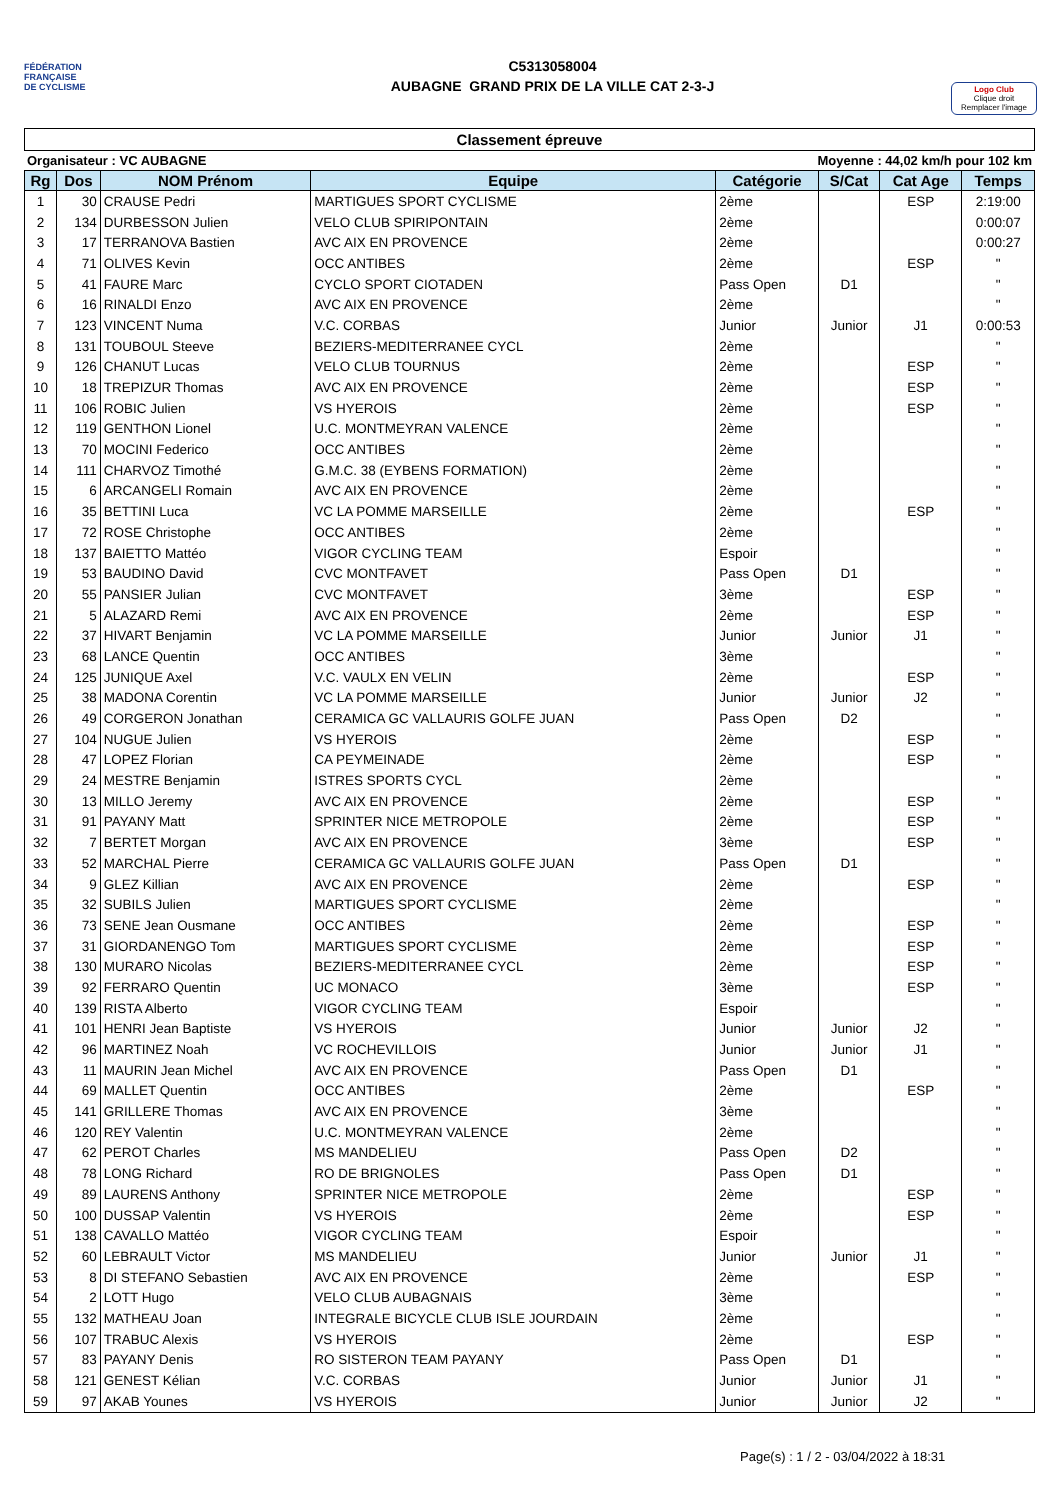FÉDÉRATION
FRANÇAISE
DE CYCLISME
C5313058004
AUBAGNE GRAND PRIX DE LA VILLE CAT 2-3-J
Logo Club
Clique droit
Remplacer l'image
Classement épreuve
Organisateur : VC AUBAGNE Moyenne : 44,02 km/h pour 102 km
| Rg | Dos | NOM Prénom | Equipe | Catégorie | S/Cat | Cat Age | Temps |
| --- | --- | --- | --- | --- | --- | --- | --- |
| 1 | 30 | CRAUSE Pedri | MARTIGUES SPORT CYCLISME | 2ème | | ESP | 2:19:00 |
| 2 | 134 | DURBESSON Julien | VELO CLUB SPIRIPONTAIN | 2ème | | | 0:00:07 |
| 3 | 17 | TERRANOVA Bastien | AVC AIX EN PROVENCE | 2ème | | | 0:00:27 |
| 4 | 71 | OLIVES Kevin | OCC ANTIBES | 2ème | | ESP | " |
| 5 | 41 | FAURE Marc | CYCLO SPORT CIOTADEN | Pass Open | D1 | | " |
| 6 | 16 | RINALDI Enzo | AVC AIX EN PROVENCE | 2ème | | | " |
| 7 | 123 | VINCENT Numa | V.C. CORBAS | Junior | Junior | J1 | 0:00:53 |
| 8 | 131 | TOUBOUL Steeve | BEZIERS-MEDITERRANEE CYCL | 2ème | | | " |
| 9 | 126 | CHANUT Lucas | VELO CLUB TOURNUS | 2ème | | ESP | " |
| 10 | 18 | TREPIZUR Thomas | AVC AIX EN PROVENCE | 2ème | | ESP | " |
| 11 | 106 | ROBIC Julien | VS HYEROIS | 2ème | | ESP | " |
| 12 | 119 | GENTHON Lionel | U.C. MONTMEYRAN VALENCE | 2ème | | | " |
| 13 | 70 | MOCINI Federico | OCC ANTIBES | 2ème | | | " |
| 14 | 111 | CHARVOZ Timothé | G.M.C. 38 (EYBENS FORMATION) | 2ème | | | " |
| 15 | 6 | ARCANGELI Romain | AVC AIX EN PROVENCE | 2ème | | | " |
| 16 | 35 | BETTINI Luca | VC LA POMME MARSEILLE | 2ème | | ESP | " |
| 17 | 72 | ROSE Christophe | OCC ANTIBES | 2ème | | | " |
| 18 | 137 | BAIETTO Mattéo | VIGOR CYCLING TEAM | Espoir | | | " |
| 19 | 53 | BAUDINO David | CVC MONTFAVET | Pass Open | D1 | | " |
| 20 | 55 | PANSIER Julian | CVC MONTFAVET | 3ème | | ESP | " |
| 21 | 5 | ALAZARD Remi | AVC AIX EN PROVENCE | 2ème | | ESP | " |
| 22 | 37 | HIVART Benjamin | VC LA POMME MARSEILLE | Junior | Junior | J1 | " |
| 23 | 68 | LANCE Quentin | OCC ANTIBES | 3ème | | | " |
| 24 | 125 | JUNIQUE Axel | V.C. VAULX EN VELIN | 2ème | | ESP | " |
| 25 | 38 | MADONA Corentin | VC LA POMME MARSEILLE | Junior | Junior | J2 | " |
| 26 | 49 | CORGERON Jonathan | CERAMICA GC VALLAURIS GOLFE JUAN | Pass Open | D2 | | " |
| 27 | 104 | NUGUE Julien | VS HYEROIS | 2ème | | ESP | " |
| 28 | 47 | LOPEZ Florian | CA PEYMEINADE | 2ème | | ESP | " |
| 29 | 24 | MESTRE Benjamin | ISTRES SPORTS CYCL | 2ème | | | " |
| 30 | 13 | MILLO Jeremy | AVC AIX EN PROVENCE | 2ème | | ESP | " |
| 31 | 91 | PAYANY Matt | SPRINTER NICE METROPOLE | 2ème | | ESP | " |
| 32 | 7 | BERTET Morgan | AVC AIX EN PROVENCE | 3ème | | ESP | " |
| 33 | 52 | MARCHAL Pierre | CERAMICA GC VALLAURIS GOLFE JUAN | Pass Open | D1 | | " |
| 34 | 9 | GLEZ Killian | AVC AIX EN PROVENCE | 2ème | | ESP | " |
| 35 | 32 | SUBILS Julien | MARTIGUES SPORT CYCLISME | 2ème | | | " |
| 36 | 73 | SENE Jean Ousmane | OCC ANTIBES | 2ème | | ESP | " |
| 37 | 31 | GIORDANENGO Tom | MARTIGUES SPORT CYCLISME | 2ème | | ESP | " |
| 38 | 130 | MURARO Nicolas | BEZIERS-MEDITERRANEE CYCL | 2ème | | ESP | " |
| 39 | 92 | FERRARO Quentin | UC MONACO | 3ème | | ESP | " |
| 40 | 139 | RISTA Alberto | VIGOR CYCLING TEAM | Espoir | | | " |
| 41 | 101 | HENRI Jean Baptiste | VS HYEROIS | Junior | Junior | J2 | " |
| 42 | 96 | MARTINEZ Noah | VC ROCHEVILLOIS | Junior | Junior | J1 | " |
| 43 | 11 | MAURIN Jean Michel | AVC AIX EN PROVENCE | Pass Open | D1 | | " |
| 44 | 69 | MALLET Quentin | OCC ANTIBES | 2ème | | ESP | " |
| 45 | 141 | GRILLERE Thomas | AVC AIX EN PROVENCE | 3ème | | | " |
| 46 | 120 | REY Valentin | U.C. MONTMEYRAN VALENCE | 2ème | | | " |
| 47 | 62 | PEROT Charles | MS MANDELIEU | Pass Open | D2 | | " |
| 48 | 78 | LONG Richard | RO DE BRIGNOLES | Pass Open | D1 | | " |
| 49 | 89 | LAURENS Anthony | SPRINTER NICE METROPOLE | 2ème | | ESP | " |
| 50 | 100 | DUSSAP Valentin | VS HYEROIS | 2ème | | ESP | " |
| 51 | 138 | CAVALLO Mattéo | VIGOR CYCLING TEAM | Espoir | | | " |
| 52 | 60 | LEBRAULT Victor | MS MANDELIEU | Junior | Junior | J1 | " |
| 53 | 8 | DI STEFANO Sebastien | AVC AIX EN PROVENCE | 2ème | | ESP | " |
| 54 | 2 | LOTT Hugo | VELO CLUB AUBAGNAIS | 3ème | | | " |
| 55 | 132 | MATHEAU Joan | INTEGRALE BICYCLE CLUB ISLE JOURDAIN | 2ème | | | " |
| 56 | 107 | TRABUC Alexis | VS HYEROIS | 2ème | | ESP | " |
| 57 | 83 | PAYANY Denis | RO SISTERON TEAM PAYANY | Pass Open | D1 | | " |
| 58 | 121 | GENEST Kélian | V.C. CORBAS | Junior | Junior | J1 | " |
| 59 | 97 | AKAB Younes | VS HYEROIS | Junior | Junior | J2 | " |
Page(s) : 1 / 2 - 03/04/2022 à 18:31